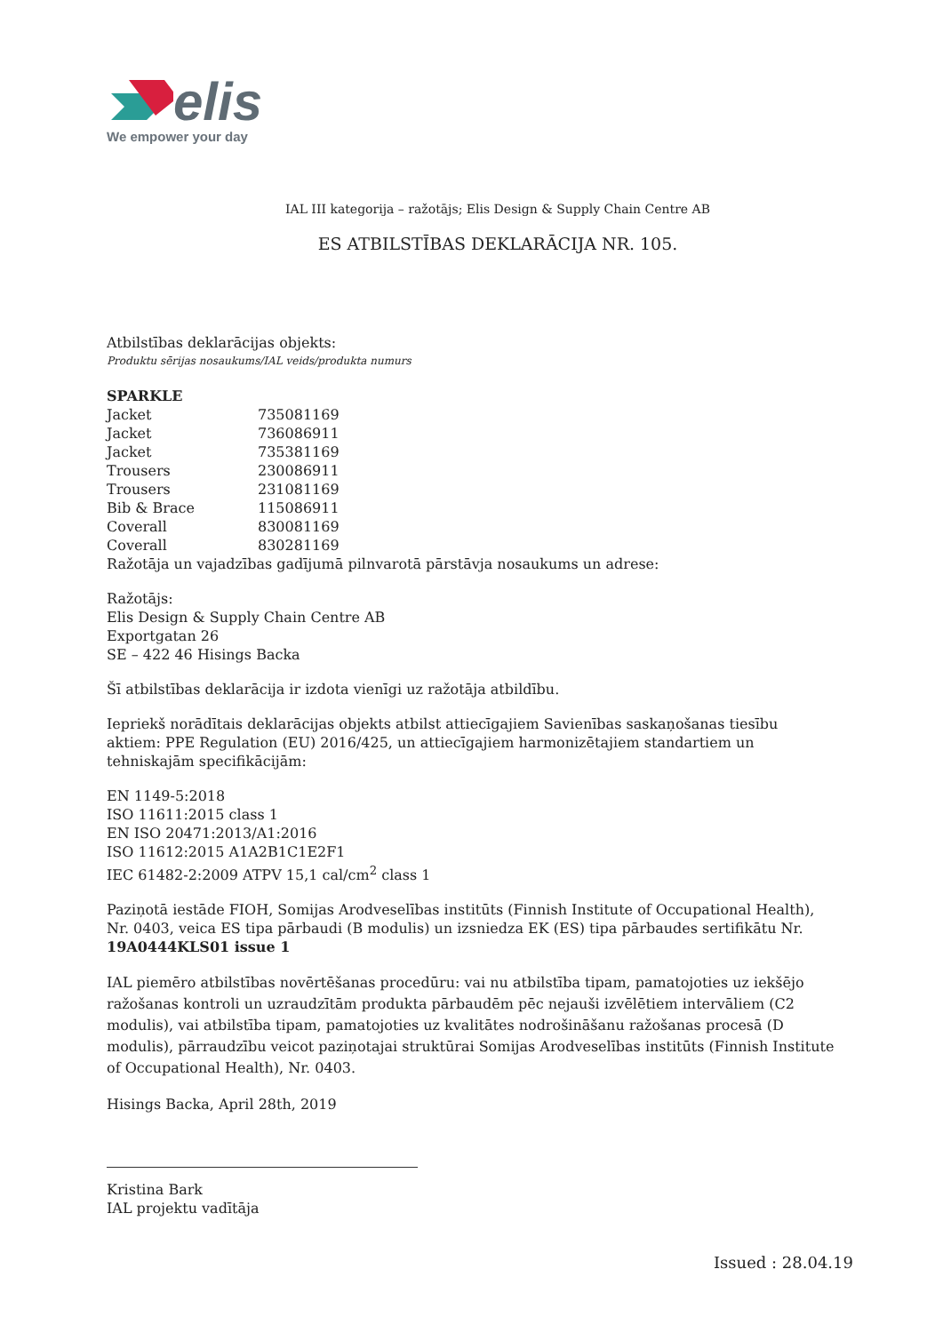elis
We empower your day
IAL III kategorija – ražotājs; Elis Design & Supply Chain Centre AB
ES ATBILSTĪBAS DEKLARĀCIJA NR. 105.
Atbilstības deklarācijas objekts:
Produktu sērijas nosaukums/IAL veids/produkta numurs
| SPARKLE | |
| Jacket | 735081169 |
| Jacket | 736086911 |
| Jacket | 735381169 |
| Trousers | 230086911 |
| Trousers | 231081169 |
| Bib & Brace | 115086911 |
| Coverall | 830081169 |
| Coverall | 830281169 |
Ražotāja un vajadzības gadījumā pilnvarotā pārstāvja nosaukums un adrese:
Ražotājs:
Elis Design & Supply Chain Centre AB
Exportgatan 26
SE – 422 46 Hisings Backa
Šī atbilstības deklarācija ir izdota vienīgi uz ražotāja atbildību.
Iepriekš norādītais deklarācijas objekts atbilst attiecīgajiem Savienības saskaņošanas tiesību aktiem: PPE Regulation (EU) 2016/425, un attiecīgajiem harmonizētajiem standartiem un tehniskajām specifikācijām:
EN 1149-5:2018
ISO 11611:2015 class 1
EN ISO 20471:2013/A1:2016
ISO 11612:2015 A1A2B1C1E2F1
IEC 61482-2:2009 ATPV 15,1 cal/cm<sup>2</sup> class 1
Paziņotā iestāde FIOH, Somijas Arodveselības institūts (Finnish Institute of Occupational Health), Nr. 0403, veica ES tipa pārbaudi (B modulis) un izsniedza EK (ES) tipa pārbaudes sertifikātu Nr. 19A0444KLS01 issue 1
IAL piemēro atbilstības novērtēšanas procedūru: vai nu atbilstība tipam, pamatojoties uz iekšējo ražošanas kontroli un uzraudzītām produkta pārbaudēm pēc nejauši izvēlētiem intervāliem (C2 modulis), vai atbilstība tipam, pamatojoties uz kvalitātes nodrošināšanu ražošanas procesā (D modulis), pārraudzību veicot paziņotajai struktūrai Somijas Arodveselības institūts (Finnish Institute of Occupational Health), Nr. 0403.
Hisings Backa, April 28th, 2019
Kristina Bark
IAL projektu vadītāja
Issued : 28.04.19